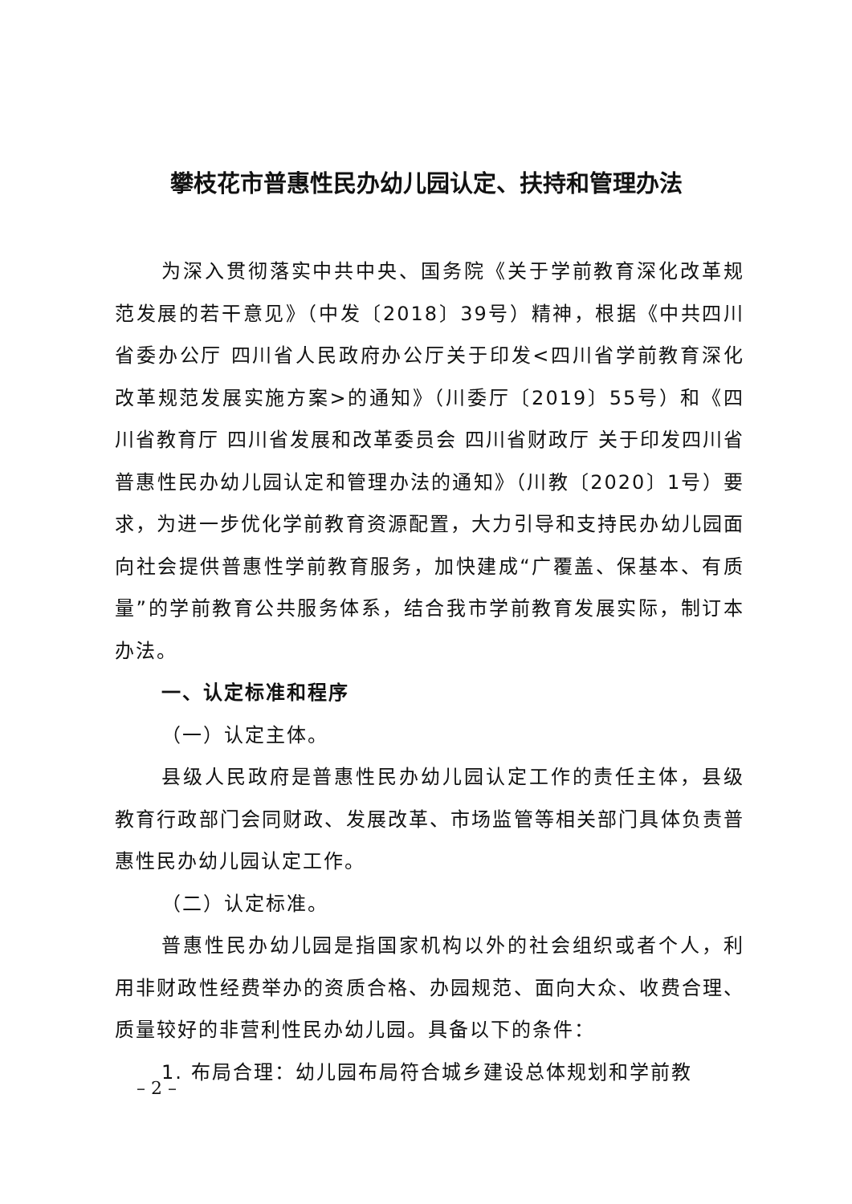攀枝花市普惠性民办幼儿园认定、扶持和管理办法
为深入贯彻落实中共中央、国务院《关于学前教育深化改革规范发展的若干意见》（中发〔2018〕39号）精神，根据《中共四川省委办公厅 四川省人民政府办公厅关于印发<四川省学前教育深化改革规范发展实施方案>的通知》（川委厅〔2019〕55号）和《四川省教育厅 四川省发展和改革委员会 四川省财政厅 关于印发四川省普惠性民办幼儿园认定和管理办法的通知》（川教〔2020〕1号）要求，为进一步优化学前教育资源配置，大力引导和支持民办幼儿园面向社会提供普惠性学前教育服务，加快建成“广覆盖、保基本、有质量”的学前教育公共服务体系，结合我市学前教育发展实际，制订本办法。
一、认定标准和程序
（一）认定主体。
县级人民政府是普惠性民办幼儿园认定工作的责任主体，县级教育行政部门会同财政、发展改革、市场监管等相关部门具体负责普惠性民办幼儿园认定工作。
（二）认定标准。
普惠性民办幼儿园是指国家机构以外的社会组织或者个人，利用非财政性经费举办的资质合格、办园规范、面向大众、收费合理、质量较好的非营利性民办幼儿园。具备以下的条件：
1. 布局合理：幼儿园布局符合城乡建设总体规划和学前教
– 2 –